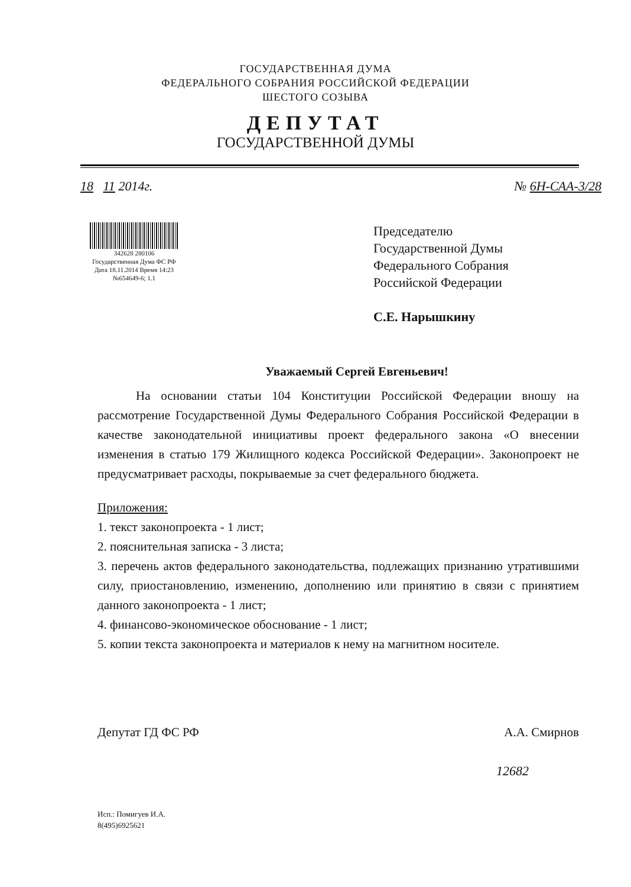ГОСУДАРСТВЕННАЯ ДУМА
ФЕДЕРАЛЬНОГО СОБРАНИЯ РОССИЙСКОЙ ФЕДЕРАЦИИ
ШЕСТОГО СОЗЫВА
ДЕПУТАТ
ГОСУДАРСТВЕННОЙ ДУМЫ
18 11 2014г. № 6Н-САА-3/28
342628 280106
Государственная Дума ФС РФ
Дата 18.11.2014 Время 14:23
№654649-6; 1.1
Председателю
Государственной Думы
Федерального Собрания
Российской Федерации
С.Е. Нарышкину
Уважаемый Сергей Евгеньевич!
На основании статьи 104 Конституции Российской Федерации вношу на рассмотрение Государственной Думы Федерального Собрания Российской Федерации в качестве законодательной инициативы проект федерального закона «О внесении изменения в статью 179 Жилищного кодекса Российской Федерации». Законопроект не предусматривает расходы, покрываемые за счет федерального бюджета.
Приложения:
1. текст законопроекта - 1 лист;
2. пояснительная записка - 3 листа;
3. перечень актов федерального законодательства, подлежащих признанию утратившими силу, приостановлению, изменению, дополнению или принятию в связи с принятием данного законопроекта - 1 лист;
4. финансово-экономическое обоснование - 1 лист;
5. копии текста законопроекта и материалов к нему на магнитном носителе.
Депутат ГД ФС РФ А.А. Смирнов
12682
Исп.: Помигуев И.А.
8(495)6925621